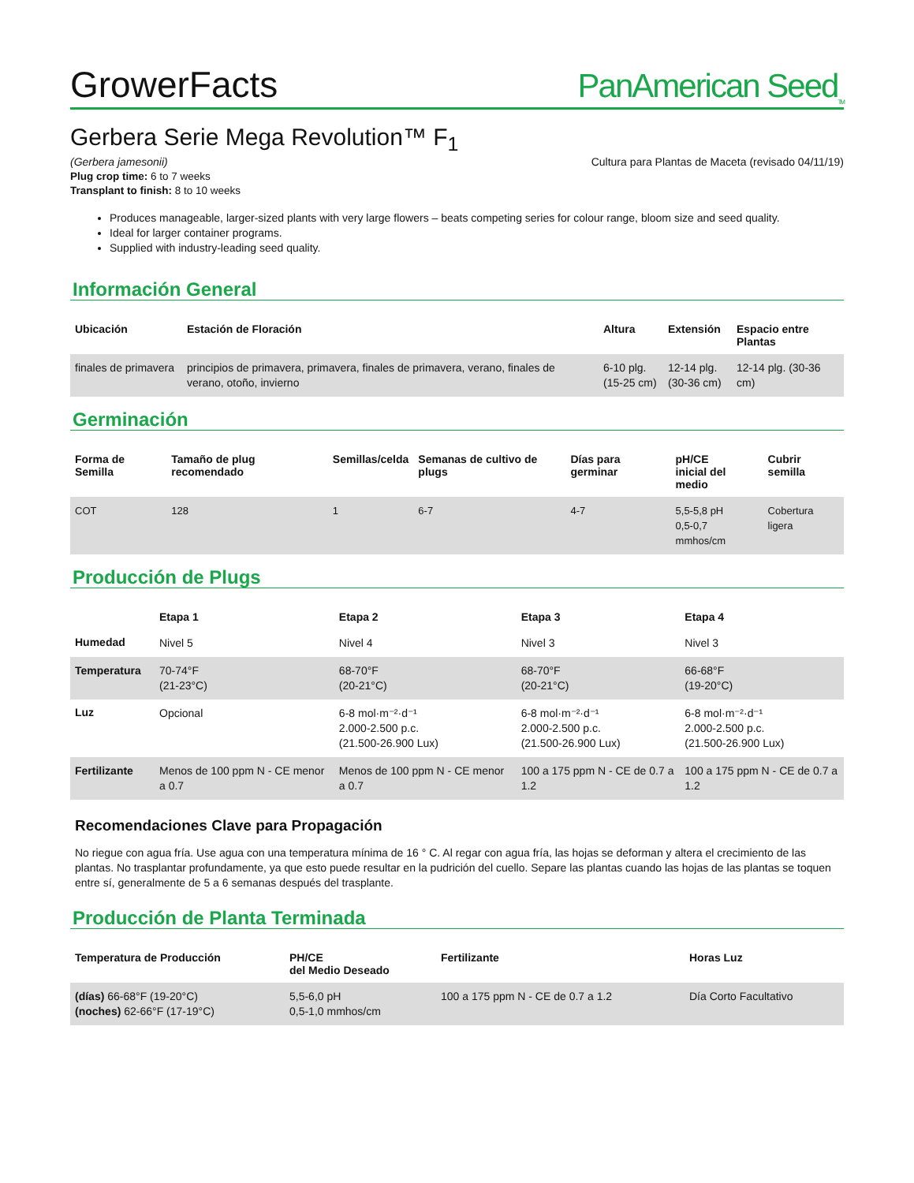GrowerFacts
PanAmerican Seed<sub>TM</sub>
Gerbera Serie Mega Revolution™ F<sub>1</sub>
(Gerbera jamesonii) Cultura para Plantas de Maceta (revisado 04/11/19)
Plug crop time: 6 to 7 weeks
Transplant to finish: 8 to 10 weeks
Produces manageable, larger-sized plants with very large flowers – beats competing series for colour range, bloom size and seed quality.
Ideal for larger container programs.
Supplied with industry-leading seed quality.
Información General
| Ubicación | Estación de Floración | Altura | Extensión | Espacio entre Plantas |
| --- | --- | --- | --- | --- |
| finales de primavera | principios de primavera, primavera, finales de primavera, verano, finales de verano, otoño, invierno | 6-10 plg. (15-25 cm) | 12-14 plg. (30-36 cm) | 12-14 plg. (30-36 cm) |
Germinación
| Forma de Semilla | Tamaño de plug recomendado | Semillas/celda | Semanas de cultivo de plugs | Días para germinar | pH/CE inicial del medio | Cubrir semilla |
| --- | --- | --- | --- | --- | --- | --- |
| COT | 128 | 1 | 6-7 | 4-7 | 5,5-5,8 pH 0,5-0,7 mmhos/cm | Cobertura ligera |
Producción de Plugs
| | Etapa 1 | Etapa 2 | Etapa 3 | Etapa 4 |
| --- | --- | --- | --- | --- |
| Humedad | Nivel 5 | Nivel 4 | Nivel 3 | Nivel 3 |
| Temperatura | 70-74°F (21-23°C) | 68-70°F (20-21°C) | 68-70°F (20-21°C) | 66-68°F (19-20°C) |
| Luz | Opcional | 6-8 mol·m⁻²·d⁻¹ 2.000-2.500 p.c. (21.500-26.900 Lux) | 6-8 mol·m⁻²·d⁻¹ 2.000-2.500 p.c. (21.500-26.900 Lux) | 6-8 mol·m⁻²·d⁻¹ 2.000-2.500 p.c. (21.500-26.900 Lux) |
| Fertilizante | Menos de 100 ppm N - CE menor a 0.7 | Menos de 100 ppm N - CE menor a 0.7 | 100 a 175 ppm N - CE de 0.7 a 1.2 | 100 a 175 ppm N - CE de 0.7 a 1.2 |
Recomendaciones Clave para Propagación
No riegue con agua fría. Use agua con una temperatura mínima de 16 ° C. Al regar con agua fría, las hojas se deforman y altera el crecimiento de las plantas. No trasplantar profundamente, ya que esto puede resultar en la pudrición del cuello. Separe las plantas cuando las hojas de las plantas se toquen entre sí, generalmente de 5 a 6 semanas después del trasplante.
Producción de Planta Terminada
| Temperatura de Producción | PH/CE del Medio Deseado | Fertilizante | Horas Luz |
| --- | --- | --- | --- |
| (días) 66-68°F (19-20°C) (noches) 62-66°F (17-19°C) | 5,5-6,0 pH 0,5-1,0 mmhos/cm | 100 a 175 ppm N - CE de 0.7 a 1.2 | Día Corto Facultativo |